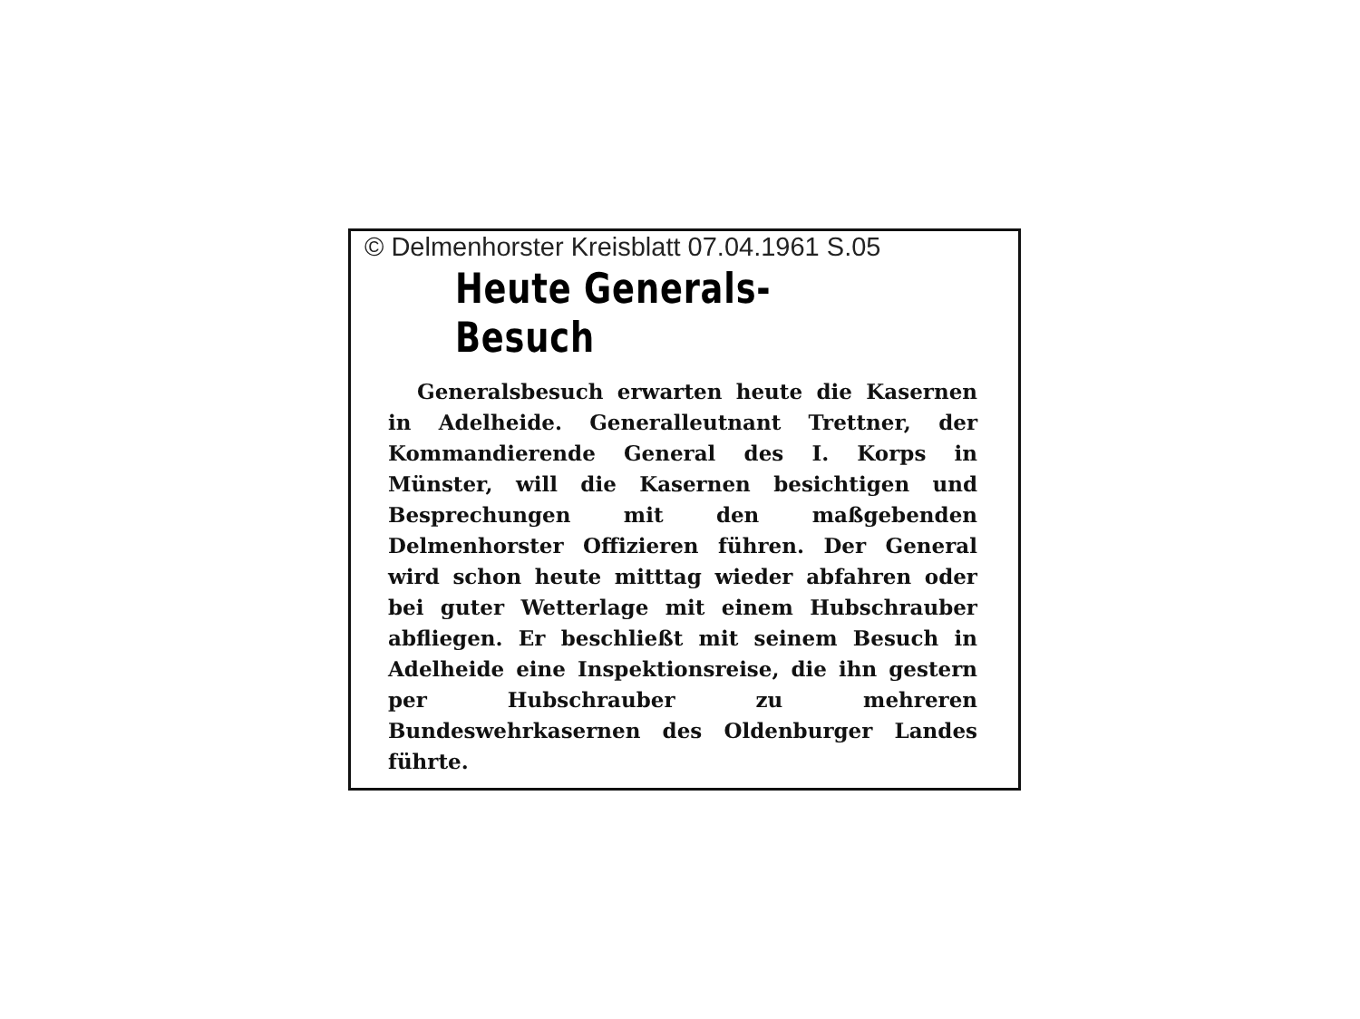© Delmenhorster Kreisblatt 07.04.1961 S.05
Heute Generals-Besuch
Generalsbesuch erwarten heute die Kasernen in Adelheide. Generalleutnant Trettner, der Kommandierende General des I. Korps in Münster, will die Kasernen besichtigen und Besprechungen mit den maßgebenden Delmenhorster Offizieren führen. Der General wird schon heute mitttag wieder abfahren oder bei guter Wetterlage mit einem Hubschrauber abfliegen. Er beschließt mit seinem Besuch in Adelheide eine Inspektionsreise, die ihn gestern per Hubschrauber zu mehreren Bundeswehrkasernen des Oldenburger Landes führte.